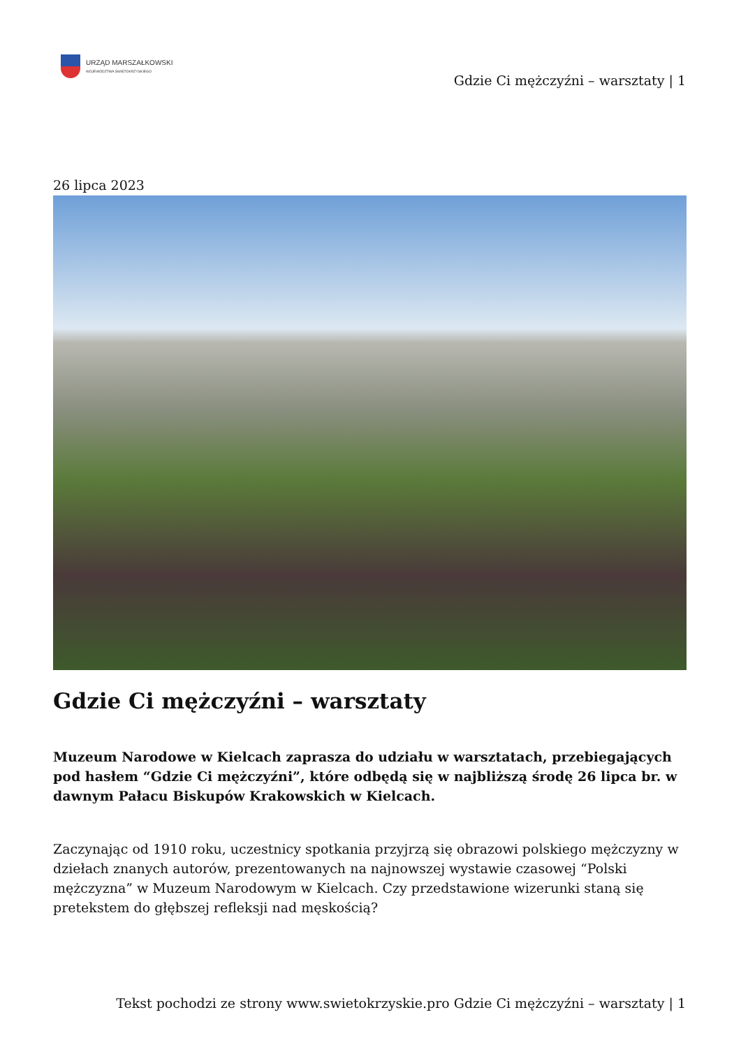URZĄD MARSZAŁKOWSKI
WOJEWÓDZTWA ŚWIĘTOKRZYSKIEGO
Gdzie Ci mężczyźni – warsztaty | 1
26 lipca 2023
Gdzie Ci mężczyźni – warsztaty
Muzeum Narodowe w Kielcach zaprasza do udziału w warsztatach, przebiegających pod hasłem “Gdzie Ci mężczyźni”, które odbędą się w najbliższą środę 26 lipca br. w dawnym Pałacu Biskupów Krakowskich w Kielcach.
Zaczynając od 1910 roku, uczestnicy spotkania przyjrzą się obrazowi polskiego mężczyzny w dziełach znanych autorów, prezentowanych na najnowszej wystawie czasowej “Polski mężczyzna” w Muzeum Narodowym w Kielcach. Czy przedstawione wizerunki staną się pretekstem do głębszej refleksji nad męskością?
Tekst pochodzi ze strony www.swietokrzyskie.pro Gdzie Ci mężczyźni – warsztaty | 1